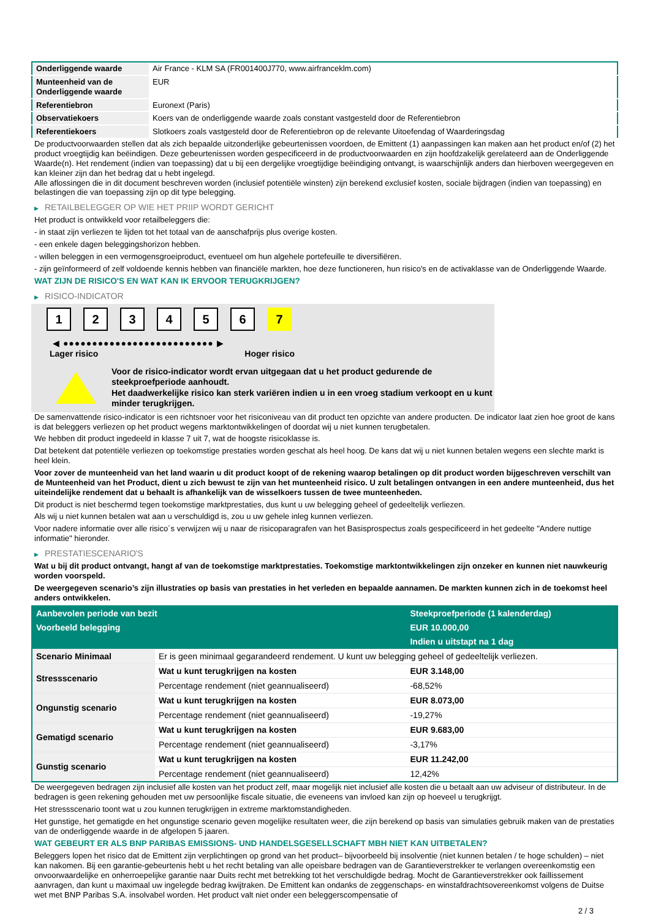| Onderliggende waarde | Air France - KLM SA (FR001400J770, www.airfranceklm.com) |
| Munteenheid van de Onderliggende waarde | EUR |
| Referentiebron | Euronext (Paris) |
| Observatiekoers | Koers van de onderliggende waarde zoals constant vastgesteld door de Referentiebron |
| Referentiekoers | Slotkoers zoals vastgesteld door de Referentiebron op de relevante Uitoefendag of Waarderingsdag |
De productvoorwaarden stellen dat als zich bepaalde uitzonderlijke gebeurtenissen voordoen, de Emittent (1) aanpassingen kan maken aan het product en/of (2) het product vroegtijdig kan beëindigen. Deze gebeurtenissen worden gespecificeerd in de productvoorwaarden en zijn hoofdzakelijk gerelateerd aan de Onderliggende Waarde(n). Het rendement (indien van toepassing) dat u bij een dergelijke vroegtijdige beëindiging ontvangt, is waarschijnlijk anders dan hierboven weergegeven en kan kleiner zijn dan het bedrag dat u hebt ingelegd.
Alle aflossingen die in dit document beschreven worden (inclusief potentiële winsten) zijn berekend exclusief kosten, sociale bijdragen (indien van toepassing) en belastingen die van toepassing zijn op dit type belegging.
▶ RETAILBELEGGER OP WIE HET PRIIP WORDT GERICHT
Het product is ontwikkeld voor retailbeleggers die:
- in staat zijn verliezen te lijden tot het totaal van de aanschafprijs plus overige kosten.
- een enkele dagen beleggingshorizon hebben.
- willen beleggen in een vermogensgroeiproduct, eventueel om hun algehele portefeuille te diversifiëren.
- zijn geïnformeerd of zelf voldoende kennis hebben van financiële markten, hoe deze functioneren, hun risico's en de activaklasse van de Onderliggende Waarde.
WAT ZIJN DE RISICO'S EN WAT KAN IK ERVOOR TERUGKRIJGEN?
▶ RISICO-INDICATOR
1 2 3 4 5 6 7
◀ ●●●●●●●●●●●●●●●●●●●●●●●●●● ▶
Lager risico Hoger risico
Voor de risico-indicator wordt ervan uitgegaan dat u het product gedurende de steekproefperiode aanhoudt.
Het daadwerkelijke risico kan sterk variëren indien u in een vroeg stadium verkoopt en u kunt minder terugkrijgen.
De samenvattende risico-indicator is een richtsnoer voor het risiconiveau van dit product ten opzichte van andere producten. De indicator laat zien hoe groot de kans is dat beleggers verliezen op het product wegens marktontwikkelingen of doordat wij u niet kunnen terugbetalen.
We hebben dit product ingedeeld in klasse 7 uit 7, wat de hoogste risicoklasse is.
Dat betekent dat potentiële verliezen op toekomstige prestaties worden geschat als heel hoog. De kans dat wij u niet kunnen betalen wegens een slechte markt is heel klein.
Voor zover de munteenheid van het land waarin u dit product koopt of de rekening waarop betalingen op dit product worden bijgeschreven verschilt van de Munteenheid van het Product, dient u zich bewust te zijn van het munteenheid risico. U zult betalingen ontvangen in een andere munteenheid, dus het uiteindelijke rendement dat u behaalt is afhankelijk van de wisselkoers tussen de twee munteenheden.
Dit product is niet beschermd tegen toekomstige marktprestaties, dus kunt u uw belegging geheel of gedeeltelijk verliezen.
Als wij u niet kunnen betalen wat aan u verschuldigd is, zou u uw gehele inleg kunnen verliezen.
Voor nadere informatie over alle risico´s verwijzen wij u naar de risicoparagrafen van het Basisprospectus zoals gespecificeerd in het gedeelte "Andere nuttige informatie" hieronder.
▶ PRESTATIESCENARIO'S
Wat u bij dit product ontvangt, hangt af van de toekomstige marktprestaties. Toekomstige marktontwikkelingen zijn onzeker en kunnen niet nauwkeurig worden voorspeld.
De weergegeven scenario’s zijn illustraties op basis van prestaties in het verleden en bepaalde aannamen. De markten kunnen zich in de toekomst heel anders ontwikkelen.
| Aanbevolen periode van bezit | | Steekproefperiode (1 kalenderdag) |
| --- | --- | --- |
| Voorbeeld belegging | | EUR 10.000,00 |
| | | Indien u uitstapt na 1 dag |
| Scenario Minimaal | Er is geen minimaal gegarandeerd rendement. U kunt uw belegging geheel of gedeeltelijk verliezen. | |
| Stressscenario | Wat u kunt terugkrijgen na kosten | EUR 3.148,00 |
| | Percentage rendement (niet geannualiseerd) | -68,52% |
| Ongunstig scenario | Wat u kunt terugkrijgen na kosten | EUR 8.073,00 |
| | Percentage rendement (niet geannualiseerd) | -19,27% |
| Gematigd scenario | Wat u kunt terugkrijgen na kosten | EUR 9.683,00 |
| | Percentage rendement (niet geannualiseerd) | -3,17% |
| Gunstig scenario | Wat u kunt terugkrijgen na kosten | EUR 11.242,00 |
| | Percentage rendement (niet geannualiseerd) | 12,42% |
De weergegeven bedragen zijn inclusief alle kosten van het product zelf, maar mogelijk niet inclusief alle kosten die u betaalt aan uw adviseur of distributeur. In de bedragen is geen rekening gehouden met uw persoonlijke fiscale situatie, die eveneens van invloed kan zijn op hoeveel u terugkrijgt.
Het stressscenario toont wat u zou kunnen terugkrijgen in extreme marktomstandigheden.
Het gunstige, het gematigde en het ongunstige scenario geven mogelijke resultaten weer, die zijn berekend op basis van simulaties gebruik maken van de prestaties van de onderliggende waarde in de afgelopen 5 jaaren.
WAT GEBEURT ER ALS BNP PARIBAS EMISSIONS- UND HANDELSGESELLSCHAFT MBH NIET KAN UITBETALEN?
Beleggers lopen het risico dat de Emittent zijn verplichtingen op grond van het product– bijvoorbeeld bij insolventie (niet kunnen betalen / te hoge schulden) – niet kan nakomen. Bij een garantie-gebeurtenis hebt u het recht betaling van alle opeisbare bedragen van de Garantieverstrekker te verlangen overeenkomstig een onvoorwaardelijke en onherroepelijke garantie naar Duits recht met betrekking tot het verschuldigde bedrag. Mocht de Garantieverstrekker ook faillissement aanvragen, dan kunt u maximaal uw ingelegde bedrag kwijtraken. De Emittent kan ondanks de zeggenschaps- en winstafdrachtsovereenkomst volgens de Duitse wet met BNP Paribas S.A. insolvabel worden. Het product valt niet onder een beleggerscompensatie of
2 / 3